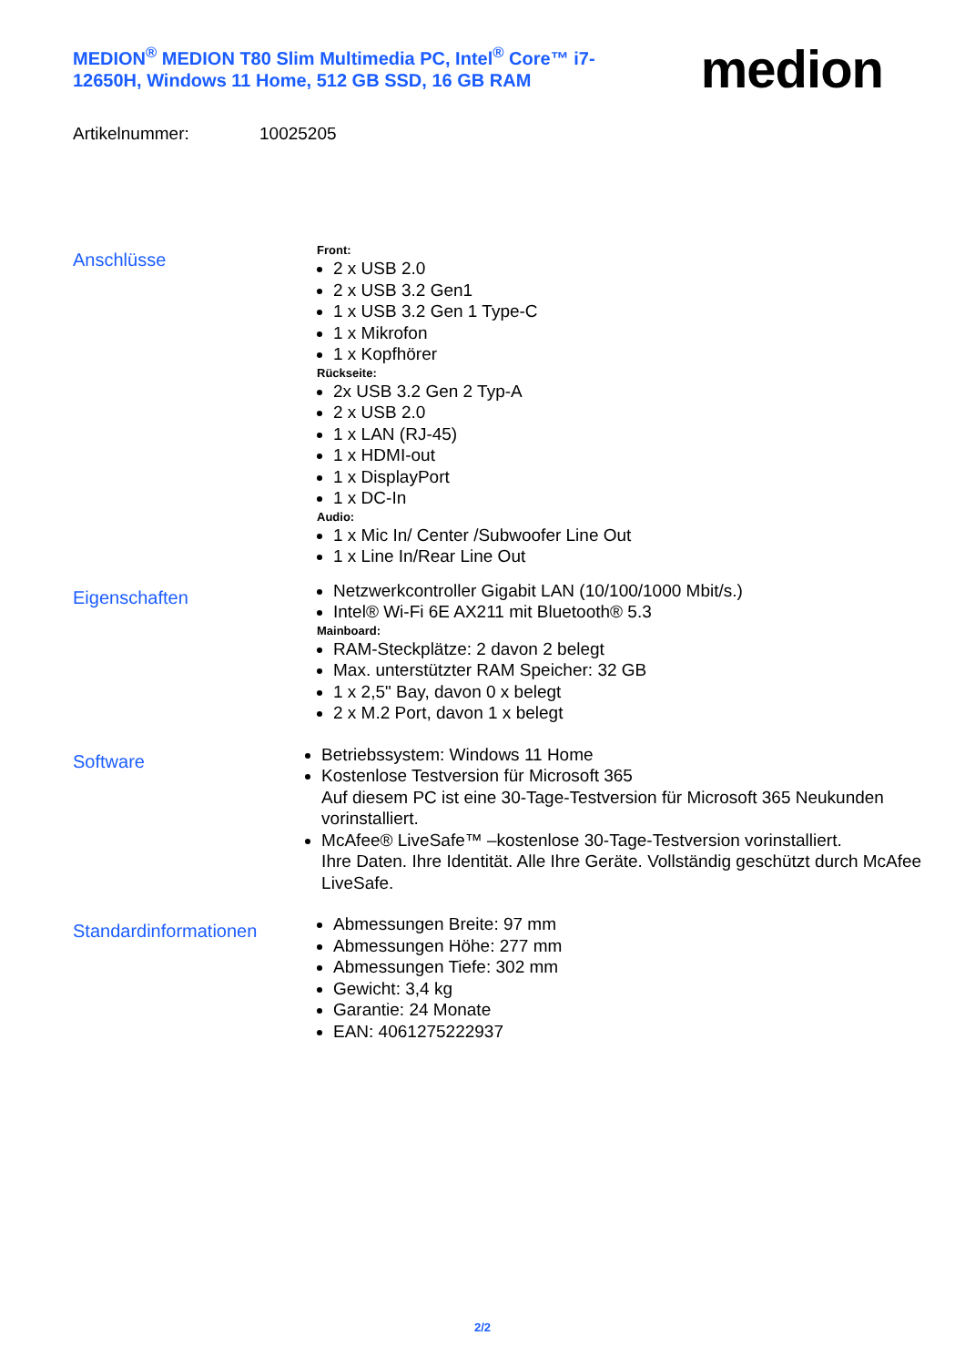MEDION<sup>®</sup> MEDION T80 Slim Multimedia PC, Intel<sup>®</sup> Core™ i7-12650H, Windows 11 Home, 512 GB SSD, 16 GB RAM
medion
Artikelnummer: 10025205
Anschlüsse
Front:
2 x USB 2.0
2 x USB 3.2 Gen1
1 x USB 3.2 Gen 1 Type-C
1 x Mikrofon
1 x Kopfhörer
Rückseite:
2x USB 3.2 Gen 2 Typ-A
2 x USB 2.0
1 x LAN (RJ-45)
1 x HDMI-out
1 x DisplayPort
1 x DC-In
Audio:
1 x Mic In/ Center /Subwoofer Line Out
1 x Line In/Rear Line Out
Eigenschaften
Netzwerkcontroller Gigabit LAN (10/100/1000 Mbit/s.)
Intel® Wi-Fi 6E AX211 mit Bluetooth® 5.3
Mainboard:
RAM-Steckplätze: 2 davon 2 belegt
Max. unterstützter RAM Speicher: 32 GB
1 x 2,5" Bay, davon 0 x belegt
2 x M.2 Port, davon 1 x belegt
Software
Betriebssystem: Windows 11 Home
Kostenlose Testversion für Microsoft 365
Auf diesem PC ist eine 30-Tage-Testversion für Microsoft 365 Neukunden vorinstalliert.
McAfee® LiveSafe™ –kostenlose 30-Tage-Testversion vorinstalliert.
Ihre Daten. Ihre Identität. Alle Ihre Geräte. Vollständig geschützt durch McAfee LiveSafe.
Standardinformationen
Abmessungen Breite: 97 mm
Abmessungen Höhe: 277 mm
Abmessungen Tiefe: 302 mm
Gewicht: 3,4 kg
Garantie: 24 Monate
EAN: 4061275222937
2/2